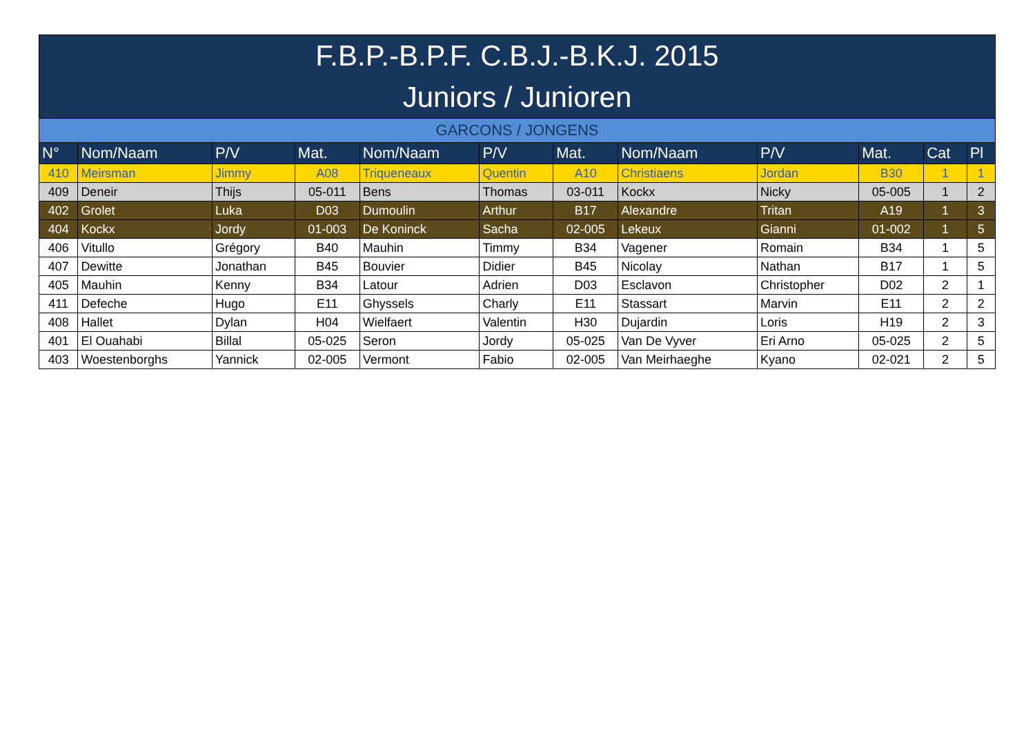| F.B.P.-B.P.F. C.B.J.-B.K.J. 2015 | | | | | | | | | | | |
| --- | --- | --- | --- | --- | --- | --- | --- | --- | --- | --- | --- |
| Juniors / Junioren | | | | | | | | | | | |
| GARCONS / JONGENS | | | | | | | | | | | |
| N° | Nom/Naam | P/V | Mat. | Nom/Naam | P/V | Mat. | Nom/Naam | P/V | Mat. | Cat | Pl |
| 410 | Meirsman | Jimmy | A08 | Triqueneaux | Quentin | A10 | Christiaens | Jordan | B30 | 1 | 1 |
| 409 | Deneir | Thijs | 05-011 | Bens | Thomas | 03-011 | Kockx | Nicky | 05-005 | 1 | 2 |
| 402 | Grolet | Luka | D03 | Dumoulin | Arthur | B17 | Alexandre | Tritan | A19 | 1 | 3 |
| 404 | Kockx | Jordy | 01-003 | De Koninck | Sacha | 02-005 | Lekeux | Gianni | 01-002 | 1 | 5 |
| 406 | Vitullo | Grégory | B40 | Mauhin | Timmy | B34 | Vagener | Romain | B34 | 1 | 5 |
| 407 | Dewitte | Jonathan | B45 | Bouvier | Didier | B45 | Nicolay | Nathan | B17 | 1 | 5 |
| 405 | Mauhin | Kenny | B34 | Latour | Adrien | D03 | Esclavon | Christopher | D02 | 2 | 1 |
| 411 | Defeche | Hugo | E11 | Ghyssels | Charly | E11 | Stassart | Marvin | E11 | 2 | 2 |
| 408 | Hallet | Dylan | H04 | Wielfaert | Valentin | H30 | Dujardin | Loris | H19 | 2 | 3 |
| 401 | El Ouahabi | Billal | 05-025 | Seron | Jordy | 05-025 | Van De Vyver | Eri Arno | 05-025 | 2 | 5 |
| 403 | Woestenborghs | Yannick | 02-005 | Vermont | Fabio | 02-005 | Van Meirhaeghe | Kyano | 02-021 | 2 | 5 |